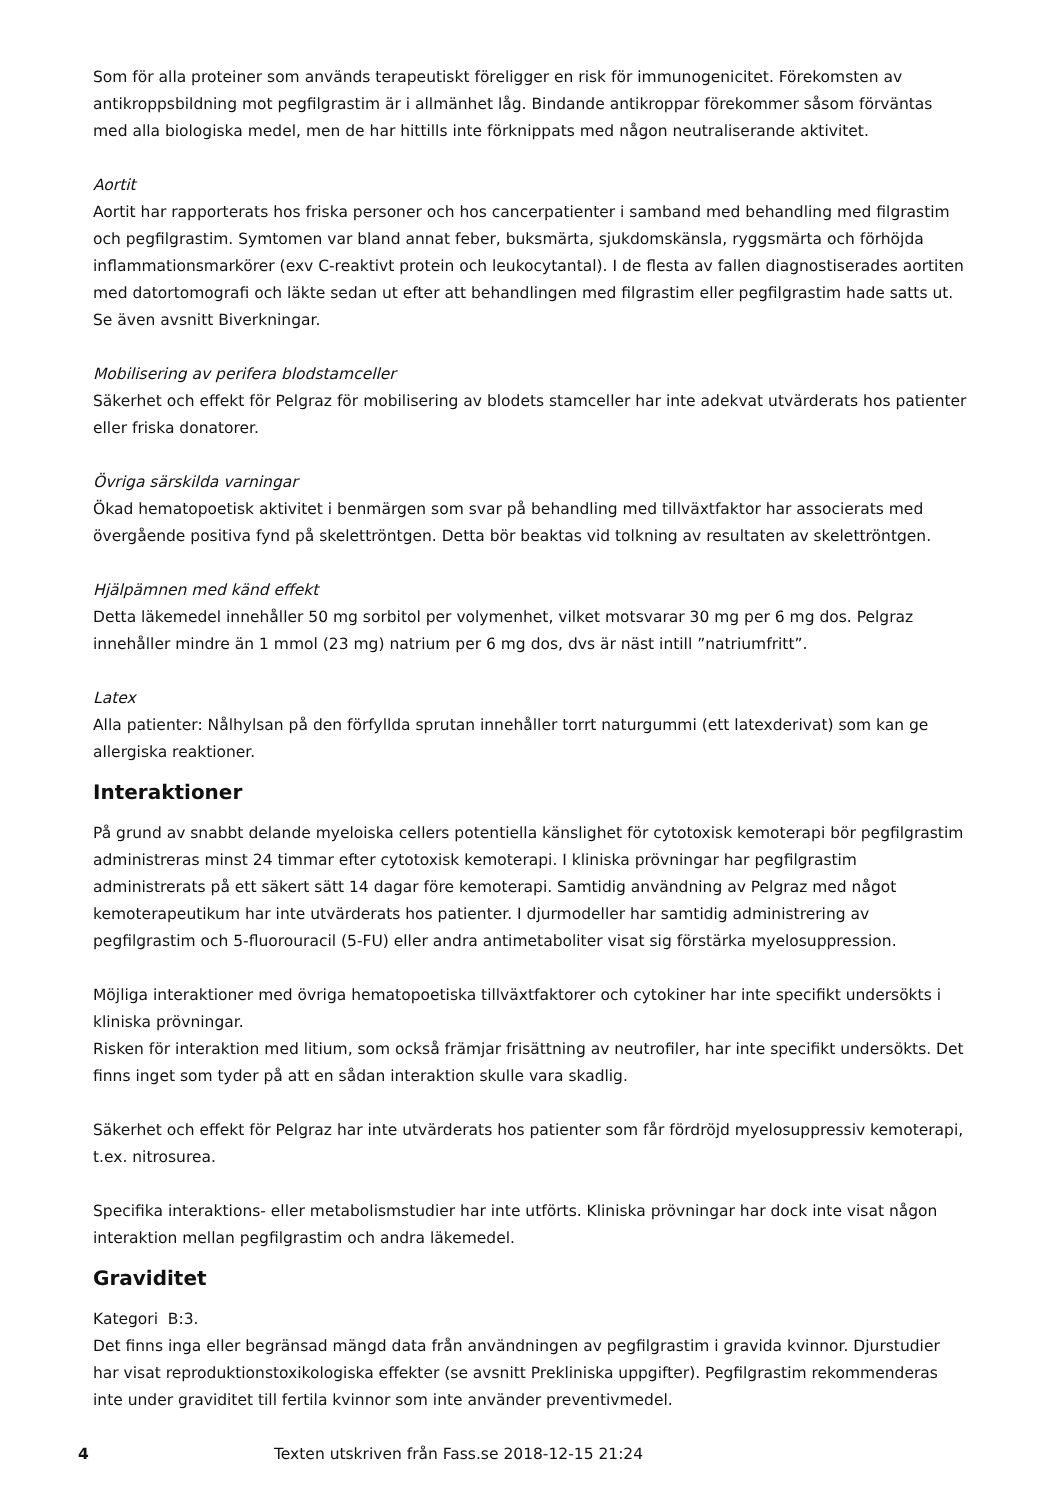Som för alla proteiner som används terapeutiskt föreligger en risk för immunogenicitet. Förekomsten av antikroppsbildning mot pegfilgrastim är i allmänhet låg. Bindande antikroppar förekommer såsom förväntas med alla biologiska medel, men de har hittills inte förknippats med någon neutraliserande aktivitet.
Aortit
Aortit har rapporterats hos friska personer och hos cancerpatienter i samband med behandling med filgrastim och pegfilgrastim. Symtomen var bland annat feber, buksmärta, sjukdomskänsla, ryggsmärta och förhöjda inflammationsmarkörer (exv C-reaktivt protein och leukocytantal). I de flesta av fallen diagnostiserades aortiten med datortomografi och läkte sedan ut efter att behandlingen med filgrastim eller pegfilgrastim hade satts ut. Se även avsnitt Biverkningar.
Mobilisering av perifera blodstamceller
Säkerhet och effekt för Pelgraz för mobilisering av blodets stamceller har inte adekvat utvärderats hos patienter eller friska donatorer.
Övriga särskilda varningar
Ökad hematopoetisk aktivitet i benmärgen som svar på behandling med tillväxtfaktor har associerats med övergående positiva fynd på skelettröntgen. Detta bör beaktas vid tolkning av resultaten av skelettröntgen.
Hjälpämnen med känd effekt
Detta läkemedel innehåller 50 mg sorbitol per volymenhet, vilket motsvarar 30 mg per 6 mg dos. Pelgraz innehåller mindre än 1 mmol (23 mg) natrium per 6 mg dos, dvs är näst intill ”natriumfritt”.
Latex
Alla patienter: Nålhylsan på den förfyllda sprutan innehåller torrt naturgummi (ett latexderivat) som kan ge allergiska reaktioner.
Interaktioner
På grund av snabbt delande myeloiska cellers potentiella känslighet för cytotoxisk kemoterapi bör pegfilgrastim administreras minst 24 timmar efter cytotoxisk kemoterapi. I kliniska prövningar har pegfilgrastim administrerats på ett säkert sätt 14 dagar före kemoterapi. Samtidig användning av Pelgraz med något kemoterapeutikum har inte utvärderats hos patienter. I djurmodeller har samtidig administrering av pegfilgrastim och 5-fluorouracil (5-FU) eller andra antimetaboliter visat sig förstärka myelosuppression.
Möjliga interaktioner med övriga hematopoetiska tillväxtfaktorer och cytokiner har inte specifikt undersökts i kliniska prövningar.
Risken för interaktion med litium, som också främjar frisättning av neutrofiler, har inte specifikt undersökts. Det finns inget som tyder på att en sådan interaktion skulle vara skadlig.
Säkerhet och effekt för Pelgraz har inte utvärderats hos patienter som får fördröjd myelosuppressiv kemoterapi, t.ex. nitrosurea.
Specifika interaktions- eller metabolismstudier har inte utförts. Kliniska prövningar har dock inte visat någon interaktion mellan pegfilgrastim och andra läkemedel.
Graviditet
Kategori B:3.
Det finns inga eller begränsad mängd data från användningen av pegfilgrastim i gravida kvinnor. Djurstudier har visat reproduktionstoxikologiska effekter (se avsnitt Prekliniska uppgifter). Pegfilgrastim rekommenderas inte under graviditet till fertila kvinnor som inte använder preventivmedel.
4 Texten utskriven från Fass.se 2018-12-15 21:24